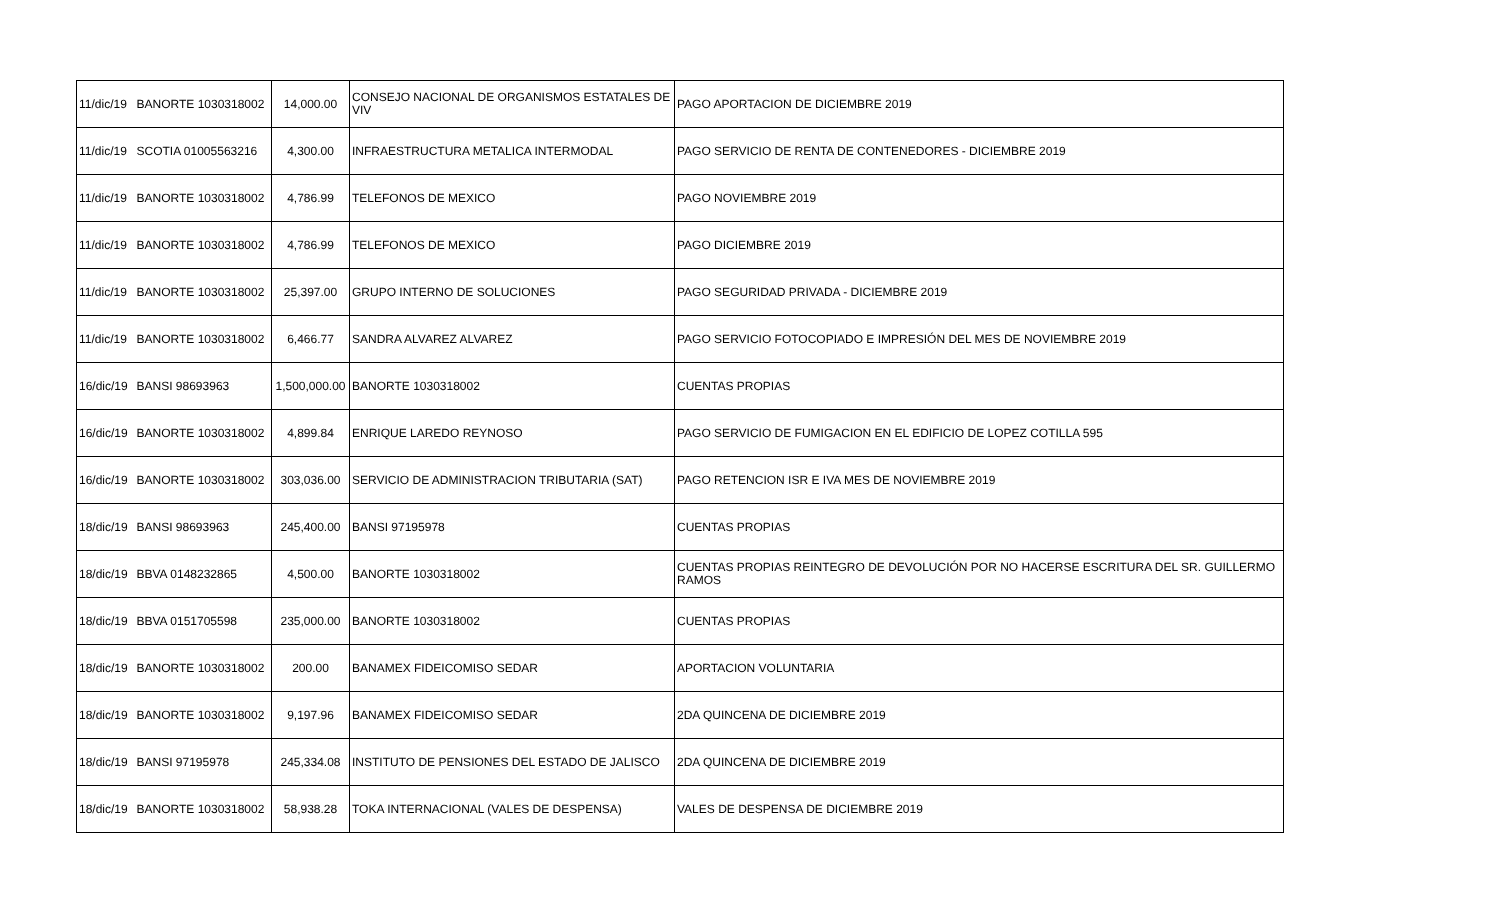| 11/dic/19 | BANORTE 1030318002 | 14,000.00 | CONSEJO NACIONAL DE ORGANISMOS ESTATALES DE VIV | PAGO APORTACION DE DICIEMBRE 2019 |
| 11/dic/19 | SCOTIA 01005563216 | 4,300.00 | INFRAESTRUCTURA METALICA INTERMODAL | PAGO SERVICIO DE RENTA DE CONTENEDORES - DICIEMBRE 2019 |
| 11/dic/19 | BANORTE 1030318002 | 4,786.99 | TELEFONOS DE MEXICO | PAGO NOVIEMBRE 2019 |
| 11/dic/19 | BANORTE 1030318002 | 4,786.99 | TELEFONOS DE MEXICO | PAGO DICIEMBRE 2019 |
| 11/dic/19 | BANORTE 1030318002 | 25,397.00 | GRUPO INTERNO DE SOLUCIONES | PAGO SEGURIDAD PRIVADA - DICIEMBRE 2019 |
| 11/dic/19 | BANORTE 1030318002 | 6,466.77 | SANDRA ALVAREZ ALVAREZ | PAGO SERVICIO FOTOCOPIADO E IMPRESIÓN DEL MES DE NOVIEMBRE 2019 |
| 16/dic/19 | BANSI 98693963 | 1,500,000.00 | BANORTE 1030318002 | CUENTAS PROPIAS |
| 16/dic/19 | BANORTE 1030318002 | 4,899.84 | ENRIQUE LAREDO REYNOSO | PAGO SERVICIO DE FUMIGACION EN EL EDIFICIO DE LOPEZ COTILLA 595 |
| 16/dic/19 | BANORTE 1030318002 | 303,036.00 | SERVICIO DE ADMINISTRACION TRIBUTARIA (SAT) | PAGO RETENCION ISR E IVA MES DE NOVIEMBRE 2019 |
| 18/dic/19 | BANSI 98693963 | 245,400.00 | BANSI 97195978 | CUENTAS PROPIAS |
| 18/dic/19 | BBVA 0148232865 | 4,500.00 | BANORTE 1030318002 | CUENTAS PROPIAS REINTEGRO DE DEVOLUCIÓN POR NO HACERSE ESCRITURA DEL SR. GUILLERMO RAMOS |
| 18/dic/19 | BBVA 0151705598 | 235,000.00 | BANORTE 1030318002 | CUENTAS PROPIAS |
| 18/dic/19 | BANORTE 1030318002 | 200.00 | BANAMEX FIDEICOMISO SEDAR | APORTACION VOLUNTARIA |
| 18/dic/19 | BANORTE 1030318002 | 9,197.96 | BANAMEX FIDEICOMISO SEDAR | 2DA QUINCENA DE DICIEMBRE 2019 |
| 18/dic/19 | BANSI 97195978 | 245,334.08 | INSTITUTO DE PENSIONES DEL ESTADO DE JALISCO | 2DA QUINCENA DE DICIEMBRE 2019 |
| 18/dic/19 | BANORTE 1030318002 | 58,938.28 | TOKA INTERNACIONAL (VALES DE DESPENSA) | VALES DE DESPENSA DE DICIEMBRE 2019 |